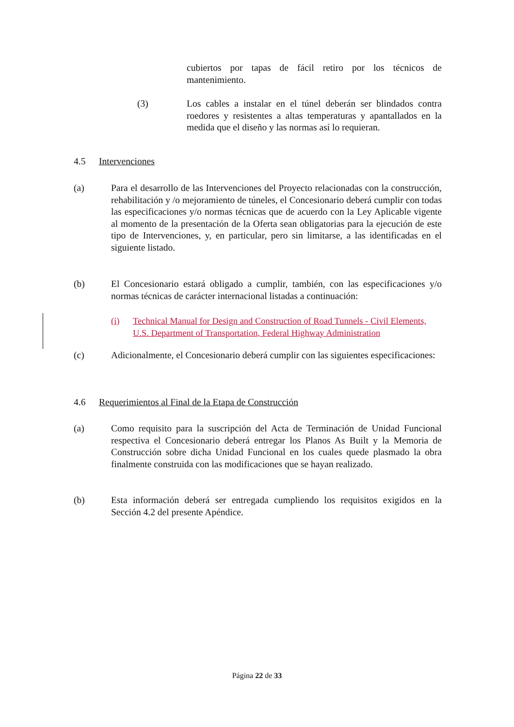cubiertos por tapas de fácil retiro por los técnicos de mantenimiento.
(3) Los cables a instalar en el túnel deberán ser blindados contra roedores y resistentes a altas temperaturas y apantallados en la medida que el diseño y las normas así lo requieran.
4.5 Intervenciones
(a) Para el desarrollo de las Intervenciones del Proyecto relacionadas con la construcción, rehabilitación y /o mejoramiento de túneles, el Concesionario deberá cumplir con todas las especificaciones y/o normas técnicas que de acuerdo con la Ley Aplicable vigente al momento de la presentación de la Oferta sean obligatorias para la ejecución de este tipo de Intervenciones, y, en particular, pero sin limitarse, a las identificadas en el siguiente listado.
(b) El Concesionario estará obligado a cumplir, también, con las especificaciones y/o normas técnicas de carácter internacional listadas a continuación:
(i) Technical Manual for Design and Construction of Road Tunnels - Civil Elements, U.S. Department of Transportation, Federal Highway Administration
(c) Adicionalmente, el Concesionario deberá cumplir con las siguientes especificaciones:
4.6 Requerimientos al Final de la Etapa de Construcción
(a) Como requisito para la suscripción del Acta de Terminación de Unidad Funcional respectiva el Concesionario deberá entregar los Planos As Built y la Memoria de Construcción sobre dicha Unidad Funcional en los cuales quede plasmado la obra finalmente construida con las modificaciones que se hayan realizado.
(b) Esta información deberá ser entregada cumpliendo los requisitos exigidos en la Sección 4.2 del presente Apéndice.
Página 22 de 33